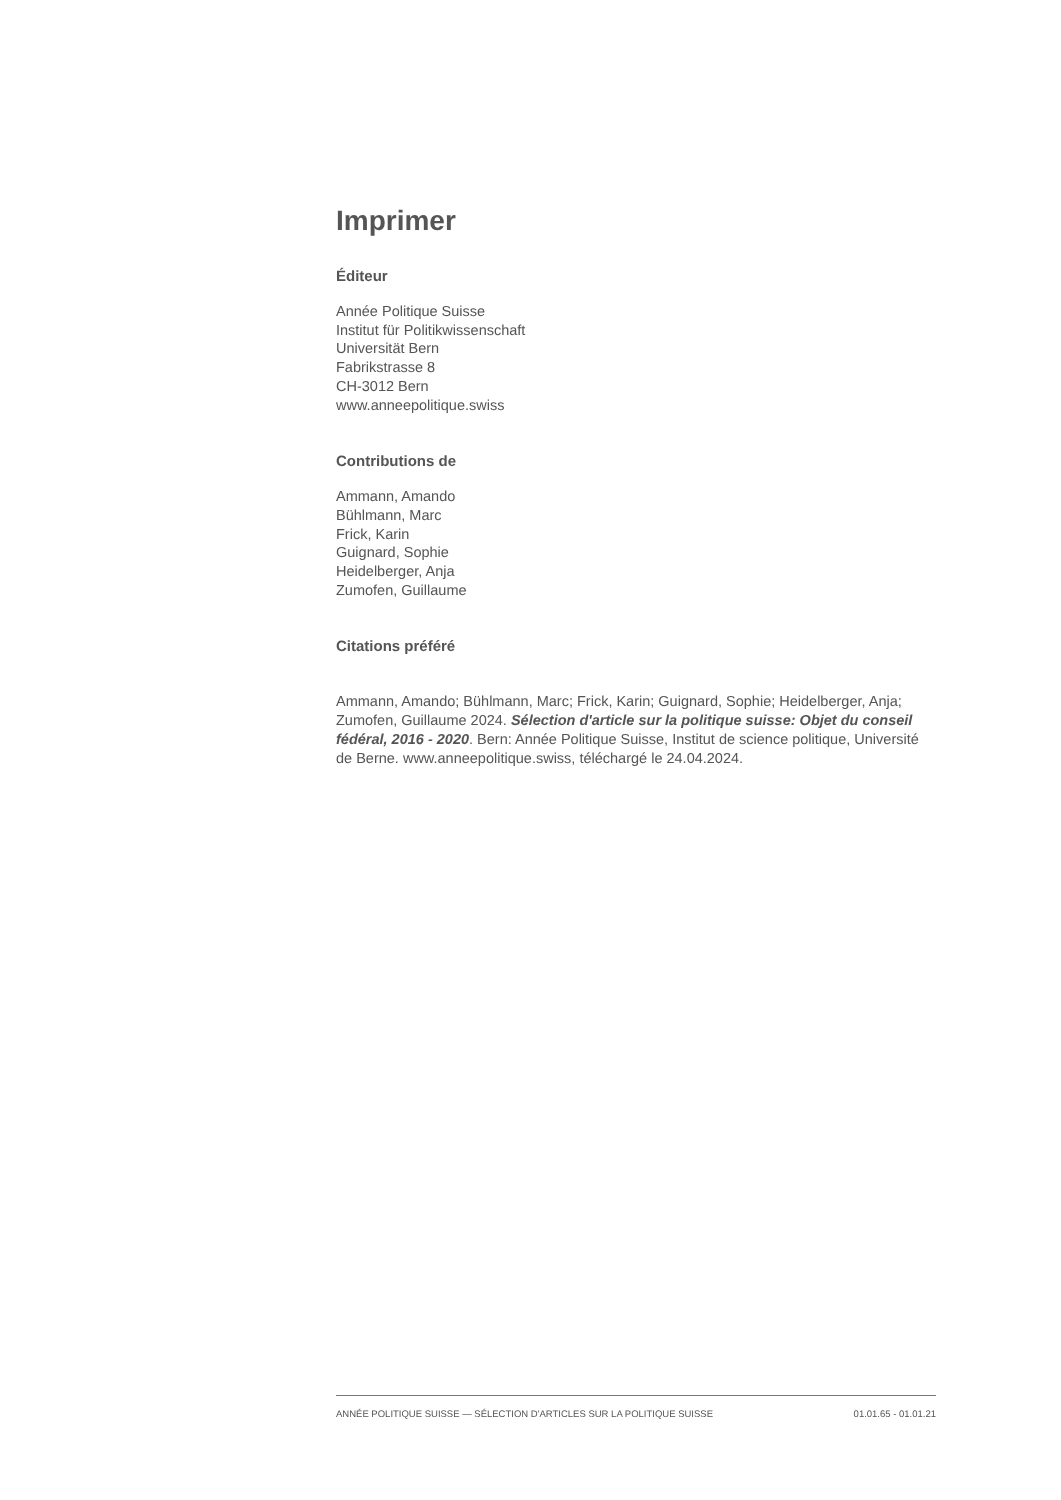Imprimer
Éditeur
Année Politique Suisse
Institut für Politikwissenschaft
Universität Bern
Fabrikstrasse 8
CH-3012 Bern
www.anneepolitique.swiss
Contributions de
Ammann, Amando
Bühlmann, Marc
Frick, Karin
Guignard, Sophie
Heidelberger, Anja
Zumofen, Guillaume
Citations préféré
Ammann, Amando; Bühlmann, Marc; Frick, Karin; Guignard, Sophie; Heidelberger, Anja; Zumofen, Guillaume 2024. Sélection d'article sur la politique suisse: Objet du conseil fédéral, 2016 - 2020. Bern: Année Politique Suisse, Institut de science politique, Université de Berne. www.anneepolitique.swiss, téléchargé le 24.04.2024.
ANNÉE POLITIQUE SUISSE — SÉLECTION D'ARTICLES SUR LA POLITIQUE SUISSE 01.01.65 - 01.01.21